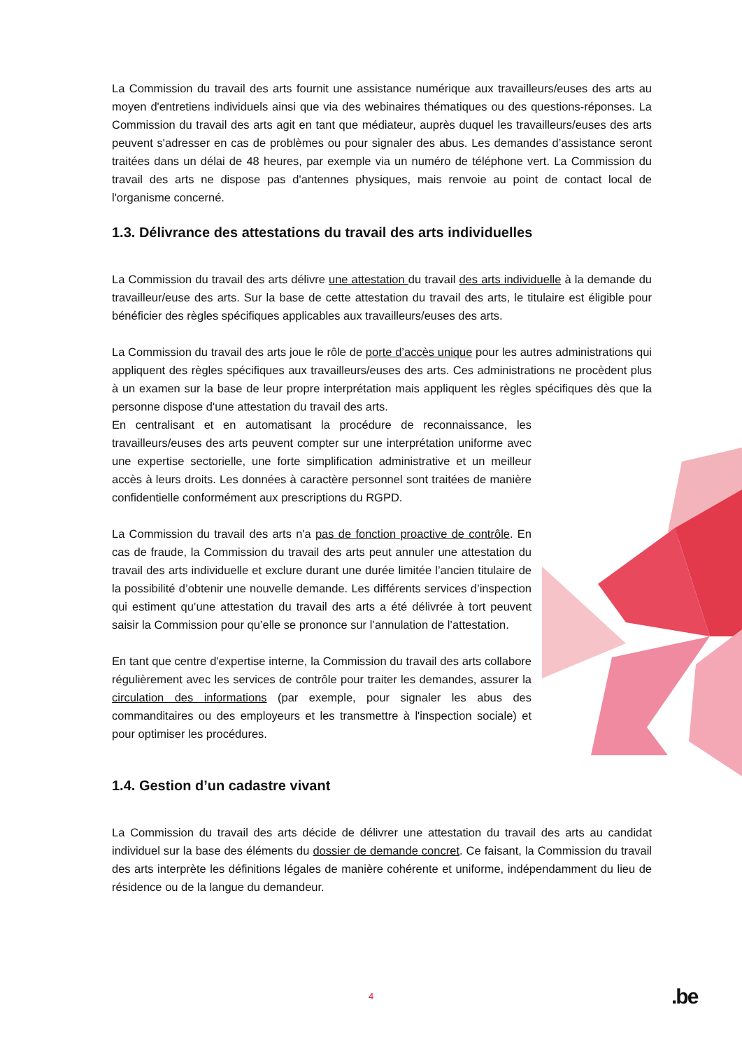La Commission du travail des arts fournit une assistance numérique aux travailleurs/euses des arts au moyen d'entretiens individuels ainsi que via des webinaires thématiques ou des questions-réponses. La Commission du travail des arts agit en tant que médiateur, auprès duquel les travailleurs/euses des arts peuvent s'adresser en cas de problèmes ou pour signaler des abus. Les demandes d’assistance seront traitées dans un délai de 48 heures, par exemple via un numéro de téléphone vert. La Commission du travail des arts ne dispose pas d'antennes physiques, mais renvoie au point de contact local de l'organisme concerné.
1.3. Délivrance des attestations du travail des arts individuelles
La Commission du travail des arts délivre une attestation du travail des arts individuelle à la demande du travailleur/euse des arts. Sur la base de cette attestation du travail des arts, le titulaire est éligible pour bénéficier des règles spécifiques applicables aux travailleurs/euses des arts.
La Commission du travail des arts joue le rôle de porte d’accès unique pour les autres administrations qui appliquent des règles spécifiques aux travailleurs/euses des arts. Ces administrations ne procèdent plus à un examen sur la base de leur propre interprétation mais appliquent les règles spécifiques dès que la personne dispose d'une attestation du travail des arts.
En centralisant et en automatisant la procédure de reconnaissance, les travailleurs/euses des arts peuvent compter sur une interprétation uniforme avec une expertise sectorielle, une forte simplification administrative et un meilleur accès à leurs droits. Les données à caractère personnel sont traitées de manière confidentielle conformément aux prescriptions du RGPD.
La Commission du travail des arts n'a pas de fonction proactive de contrôle. En cas de fraude, la Commission du travail des arts peut annuler une attestation du travail des arts individuelle et exclure durant une durée limitée l’ancien titulaire de la possibilité d’obtenir une nouvelle demande. Les différents services d’inspection qui estiment qu’une attestation du travail des arts a été délivrée à tort peuvent saisir la Commission pour qu’elle se prononce sur l’annulation de l’attestation.
En tant que centre d'expertise interne, la Commission du travail des arts collabore régulièrement avec les services de contrôle pour traiter les demandes, assurer la circulation des informations (par exemple, pour signaler les abus des commanditaires ou des employeurs et les transmettre à l'inspection sociale) et pour optimiser les procédures.
1.4. Gestion d’un cadastre vivant
La Commission du travail des arts décide de délivrer une attestation du travail des arts au candidat individuel sur la base des éléments du dossier de demande concret. Ce faisant, la Commission du travail des arts interprète les définitions légales de manière cohérente et uniforme, indépendamment du lieu de résidence ou de la langue du demandeur.
4 .be